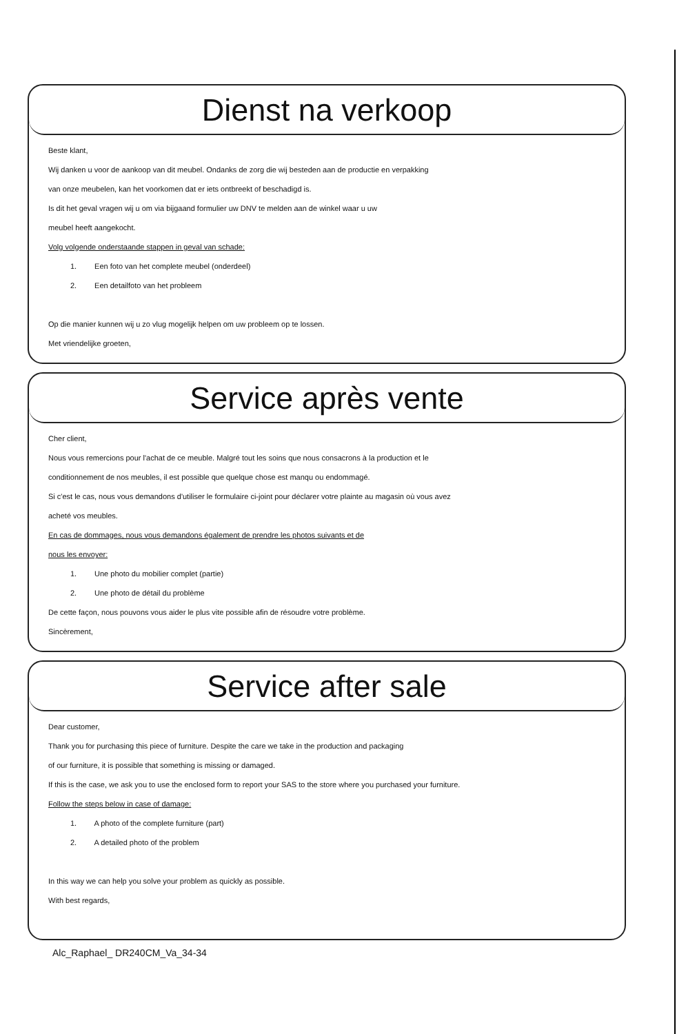Dienst na verkoop
Beste klant,
Wij danken u voor de aankoop van dit meubel. Ondanks de zorg die wij besteden aan de productie en verpakking
van onze meubelen, kan het voorkomen dat er iets ontbreekt of beschadigd is.
Is dit het geval vragen wij u om via bijgaand formulier uw DNV te melden aan de winkel waar u uw
meubel heeft aangekocht.
Volg volgende onderstaande stappen in geval van schade:
1. Een foto van het complete meubel (onderdeel)
2. Een detailfoto van het probleem
Op die manier kunnen wij u zo vlug mogelijk helpen om uw probleem op te lossen.
Met vriendelijke groeten,
Service après vente
Cher client,
Nous vous remercions pour l'achat de ce meuble. Malgré tout les soins que nous consacrons à la production et le
conditionnement de nos meubles, il est possible que quelque chose est manqu ou endommagé.
Si c'est le cas, nous vous demandons d'utiliser le formulaire ci-joint pour déclarer votre plainte au magasin où vous avez
acheté vos meubles.
En cas de dommages, nous vous demandons également de prendre les photos suivants et de
nous les envoyer:
1. Une photo du mobilier complet (partie)
2. Une photo de détail du problème
De cette façon, nous pouvons vous aider le plus vite possible afin de résoudre votre problème.
Sincèrement,
Service after sale
Dear customer,
Thank you for purchasing this piece of furniture. Despite the care we take in the production and packaging
of our furniture, it is possible that something is missing or damaged.
If this is the case, we ask you to use the enclosed form to report your SAS to the store where you purchased your furniture.
Follow the steps below in case of damage:
1. A photo of the complete furniture (part)
2. A detailed photo of the problem
In this way we can help you solve your problem as quickly as possible.
With best regards,
Alc_Raphael_ DR240CM_Va_34-34